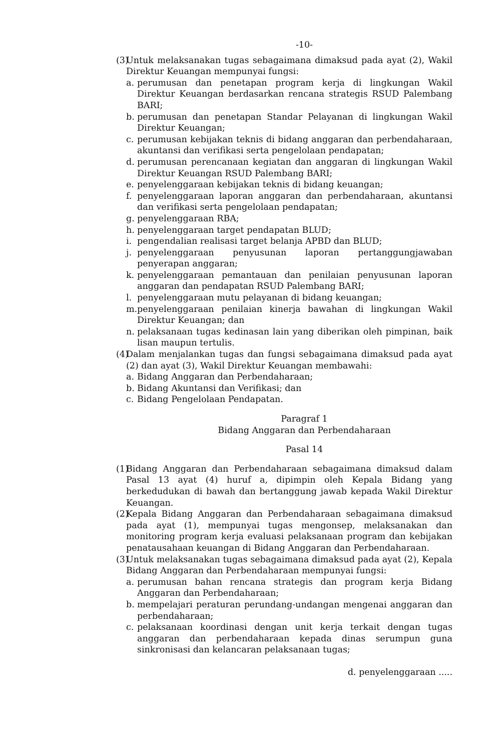-10-
(3)
Untuk melaksanakan tugas sebagaimana dimaksud pada ayat (2), Wakil Direktur Keuangan mempunyai fungsi:
a. perumusan dan penetapan program kerja di lingkungan Wakil Direktur Keuangan berdasarkan rencana strategis RSUD Palembang BARI;
b. perumusan dan penetapan Standar Pelayanan di lingkungan Wakil Direktur Keuangan;
c. perumusan kebijakan teknis di bidang anggaran dan perbendaharaan, akuntansi dan verifikasi serta pengelolaan pendapatan;
d. perumusan perencanaan kegiatan dan anggaran di lingkungan Wakil Direktur Keuangan RSUD Palembang BARI;
e. penyelenggaraan kebijakan teknis di bidang keuangan;
f. penyelenggaraan laporan anggaran dan perbendaharaan, akuntansi dan verifikasi serta pengelolaan pendapatan;
g. penyelenggaraan RBA;
h. penyelenggaraan target pendapatan BLUD;
i. pengendalian realisasi target belanja APBD dan BLUD;
j. penyelenggaraan penyusunan laporan pertanggungjawaban penyerapan anggaran;
k. penyelenggaraan pemantauan dan penilaian penyusunan laporan anggaran dan pendapatan RSUD Palembang BARI;
l. penyelenggaraan mutu pelayanan di bidang keuangan;
m. penyelenggaraan penilaian kinerja bawahan di lingkungan Wakil Direktur Keuangan; dan
n. pelaksanaan tugas kedinasan lain yang diberikan oleh pimpinan, baik lisan maupun tertulis.
(4)
Dalam menjalankan tugas dan fungsi sebagaimana dimaksud pada ayat (2) dan ayat (3), Wakil Direktur Keuangan membawahi:
a. Bidang Anggaran dan Perbendaharaan;
b. Bidang Akuntansi dan Verifikasi; dan
c. Bidang Pengelolaan Pendapatan.
Paragraf 1
Bidang Anggaran dan Perbendaharaan
Pasal 14
(1)
Bidang Anggaran dan Perbendaharaan sebagaimana dimaksud dalam Pasal 13 ayat (4) huruf a, dipimpin oleh Kepala Bidang yang berkedudukan di bawah dan bertanggung jawab kepada Wakil Direktur Keuangan.
(2)
Kepala Bidang Anggaran dan Perbendaharaan sebagaimana dimaksud pada ayat (1), mempunyai tugas mengonsep, melaksanakan dan monitoring program kerja evaluasi pelaksanaan program dan kebijakan penatausahaan keuangan di Bidang Anggaran dan Perbendaharaan.
(3)
Untuk melaksanakan tugas sebagaimana dimaksud pada ayat (2), Kepala Bidang Anggaran dan Perbendaharaan mempunyai fungsi:
a. perumusan bahan rencana strategis dan program kerja Bidang Anggaran dan Perbendaharaan;
b. mempelajari peraturan perundang-undangan mengenai anggaran dan perbendaharaan;
c. pelaksanaan koordinasi dengan unit kerja terkait dengan tugas anggaran dan perbendaharaan kepada dinas serumpun guna sinkronisasi dan kelancaran pelaksanaan tugas;
d. penyelenggaraan .....